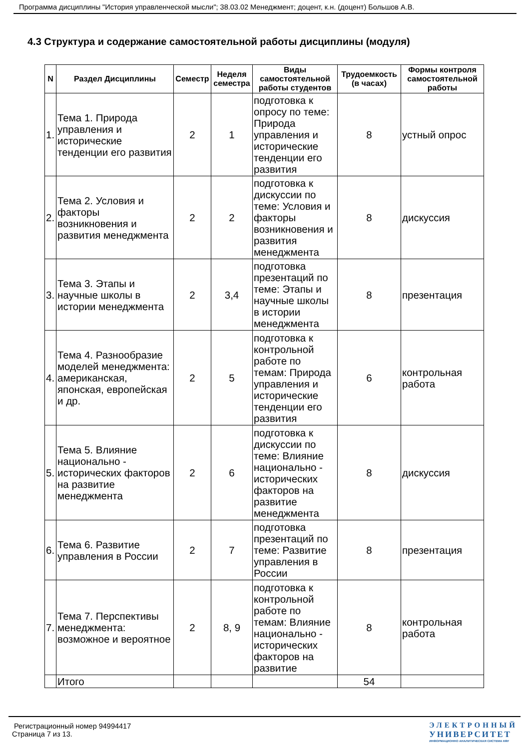Программа дисциплины "История управленческой мысли"; 38.03.02 Менеджмент; доцент, к.н. (доцент) Большов А.В.
4.3 Структура и содержание самостоятельной работы дисциплины (модуля)
| N | Раздел Дисциплины | Семестр | Неделя семестра | Виды самостоятельной работы студентов | Трудоемкость (в часах) | Формы контроля самостоятельной работы |
| --- | --- | --- | --- | --- | --- | --- |
| 1. | Тема 1. Природа управления и исторические тенденции его развития | 2 | 1 | подготовка к опросу по теме: Природа управления и исторические тенденции его развития | 8 | устный опрос |
| 2. | Тема 2. Условия и факторы возникновения и развития менеджмента | 2 | 2 | подготовка к дискуссии по теме: Условия и факторы возникновения и развития менеджмента | 8 | дискуссия |
| 3. | Тема 3. Этапы и научные школы в истории менеджмента | 2 | 3,4 | подготовка презентаций по теме: Этапы и научные школы в истории менеджмента | 8 | презентация |
| 4. | Тема 4. Разнообразие моделей менеджмента: американская, японская, европейская и др. | 2 | 5 | подготовка к контрольной работе по темам: Природа управления и исторические тенденции его развития | 6 | контрольная работа |
| 5. | Тема 5. Влияние национально - исторических факторов на развитие менеджмента | 2 | 6 | подготовка к дискуссии по теме: Влияние национально - исторических факторов на развитие менеджмента | 8 | дискуссия |
| 6. | Тема 6. Развитие управления в России | 2 | 7 | подготовка презентаций по теме: Развитие управления в России | 8 | презентация |
| 7. | Тема 7. Перспективы менеджмента: возможное и вероятное | 2 | 8, 9 | подготовка к контрольной работе по темам: Влияние национально - исторических факторов на развитие | 8 | контрольная работа |
| | Итого | | | | 54 | |
Регистрационный номер 94994417
Страница 7 из 13.
ЭЛЕКТРОННЫЙ
УНИВЕРСИТЕТ
ИНФОРМАЦИОННО АНАЛИТИЧЕСКАЯ СИСТЕМА КФУ